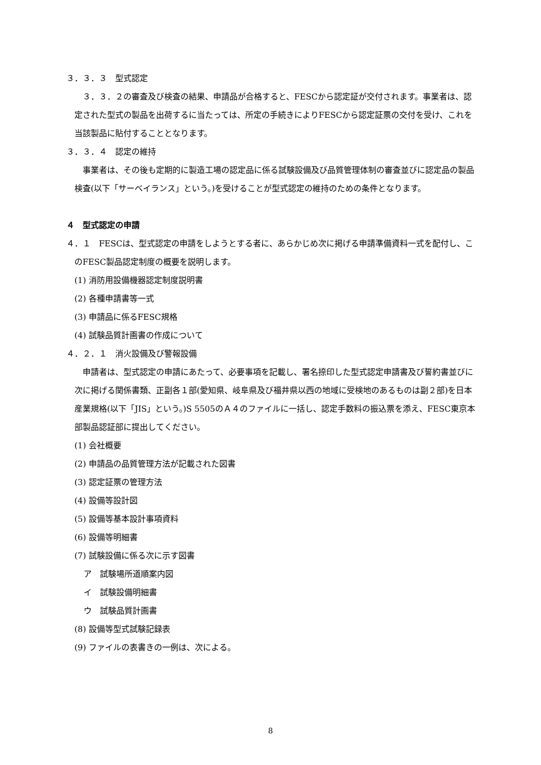３．３．３　型式認定
３．３．２の審査及び検査の結果、申請品が合格すると、FESCから認定証が交付されます。事業者は、認定された型式の製品を出荷するに当たっては、所定の手続きによりFESCから認定証票の交付を受け、これを当該製品に貼付することとなります。
３．３．４　認定の維持
事業者は、その後も定期的に製造工場の認定品に係る試験設備及び品質管理体制の審査並びに認定品の製品検査(以下「サーベイランス」という。)を受けることが型式認定の維持のための条件となります。
４　型式認定の申請
４．１　FESCは、型式認定の申請をしようとする者に、あらかじめ次に掲げる申請準備資料一式を配付し、このFESC製品認定制度の概要を説明します。
(1) 消防用設備機器認定制度説明書
(2) 各種申請書等一式
(3) 申請品に係るFESC規格
(4) 試験品質計画書の作成について
４．２．１　消火設備及び警報設備
申請者は、型式認定の申請にあたって、必要事項を記載し、署名捺印した型式認定申請書及び誓約書並びに次に掲げる関係書類、正副各１部(愛知県、岐阜県及び福井県以西の地域に受検地のあるものは副２部)を日本産業規格(以下「JIS」という。)S 5505のＡ４のファイルに一括し、認定手数料の振込票を添え、FESC東京本部製品認証部に提出してください。
(1) 会社概要
(2) 申請品の品質管理方法が記載された図書
(3) 認定証票の管理方法
(4) 設備等設計図
(5) 設備等基本設計事項資料
(6) 設備等明細書
(7) 試験設備に係る次に示す図書
ア　試験場所道順案内図
イ　試験設備明細書
ウ　試験品質計画書
(8) 設備等型式試験記録表
(9) ファイルの表書きの一例は、次による。
8